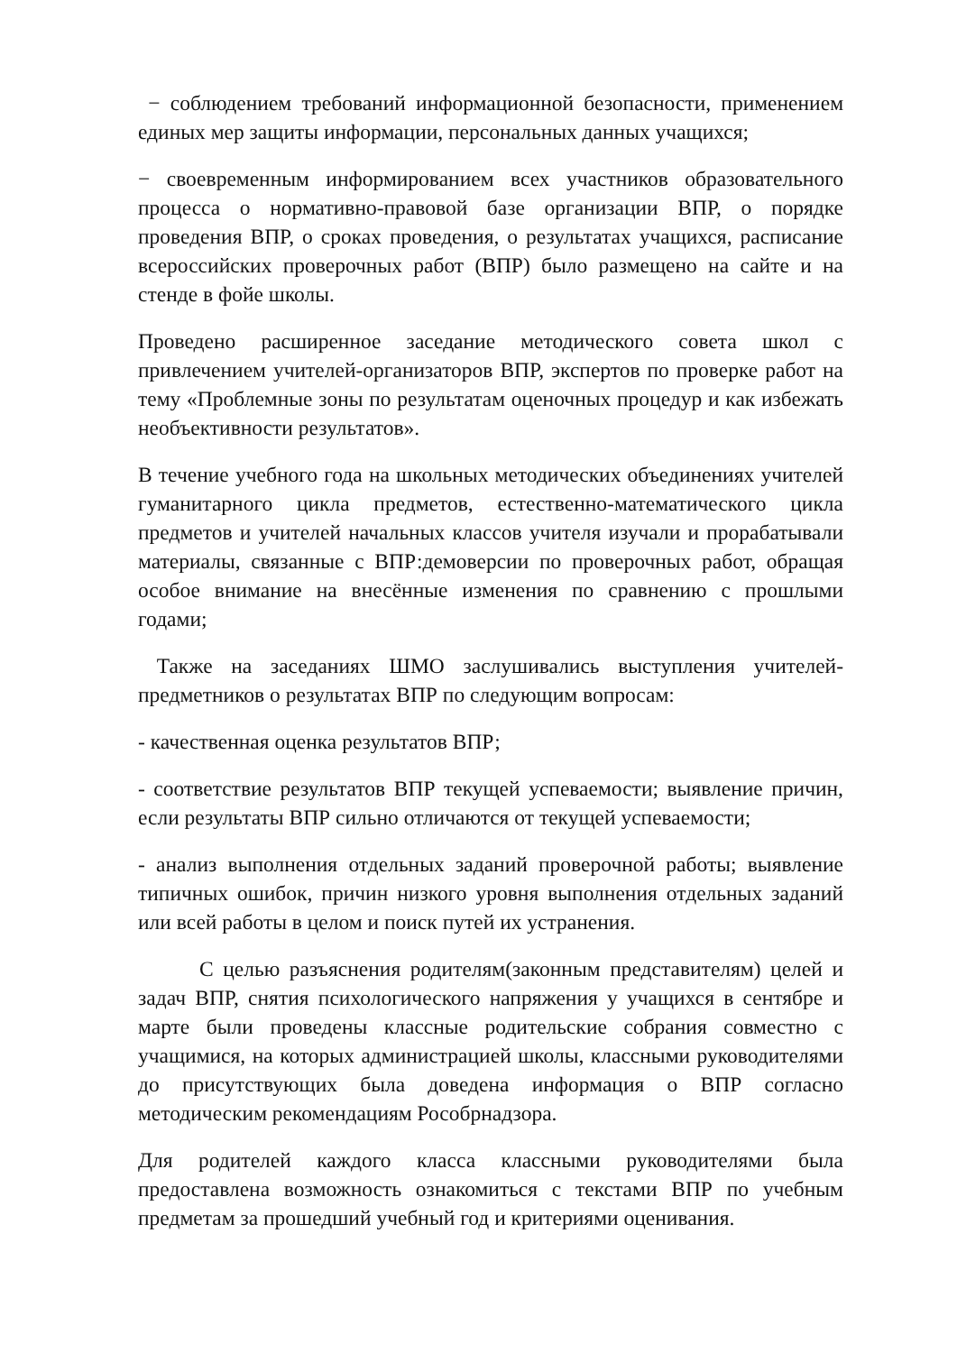− соблюдением требований информационной безопасности, применением единых мер защиты информации, персональных данных учащихся;
− своевременным информированием всех участников образовательного процесса о нормативно-правовой базе организации ВПР, о порядке проведения ВПР, о сроках проведения, о результатах учащихся, расписание всероссийских проверочных работ (ВПР) было размещено на сайте и на стенде в фойе школы.
Проведено расширенное заседание методического совета школ с привлечением учителей-организаторов ВПР, экспертов по проверке работ на тему «Проблемные зоны по результатам оценочных процедур и как избежать необъективности результатов».
В течение учебного года на школьных методических объединениях учителей гуманитарного цикла предметов, естественно-математического цикла предметов и учителей начальных классов учителя изучали и прорабатывали материалы, связанные с ВПР:демоверсии по проверочных работ, обращая особое внимание на внесённые изменения по сравнению с прошлыми годами;
Также на заседаниях ШМО заслушивались выступления учителей-предметников о результатах ВПР по следующим вопросам:
- качественная оценка результатов ВПР;
- соответствие результатов ВПР текущей успеваемости; выявление причин, если результаты ВПР сильно отличаются от текущей успеваемости;
- анализ выполнения отдельных заданий проверочной работы; выявление типичных ошибок, причин низкого уровня выполнения отдельных заданий или всей работы в целом и поиск путей их устранения.
С целью разъяснения родителям(законным представителям) целей и задач ВПР, снятия психологического напряжения у учащихся в сентябре и марте были проведены классные родительские собрания совместно с учащимися, на которых администрацией школы, классными руководителями до присутствующих была доведена информация о ВПР согласно методическим рекомендациям Рособрнадзора.
Для родителей каждого класса классными руководителями была предоставлена возможность ознакомиться с текстами ВПР по учебным предметам за прошедший учебный год и критериями оценивания.